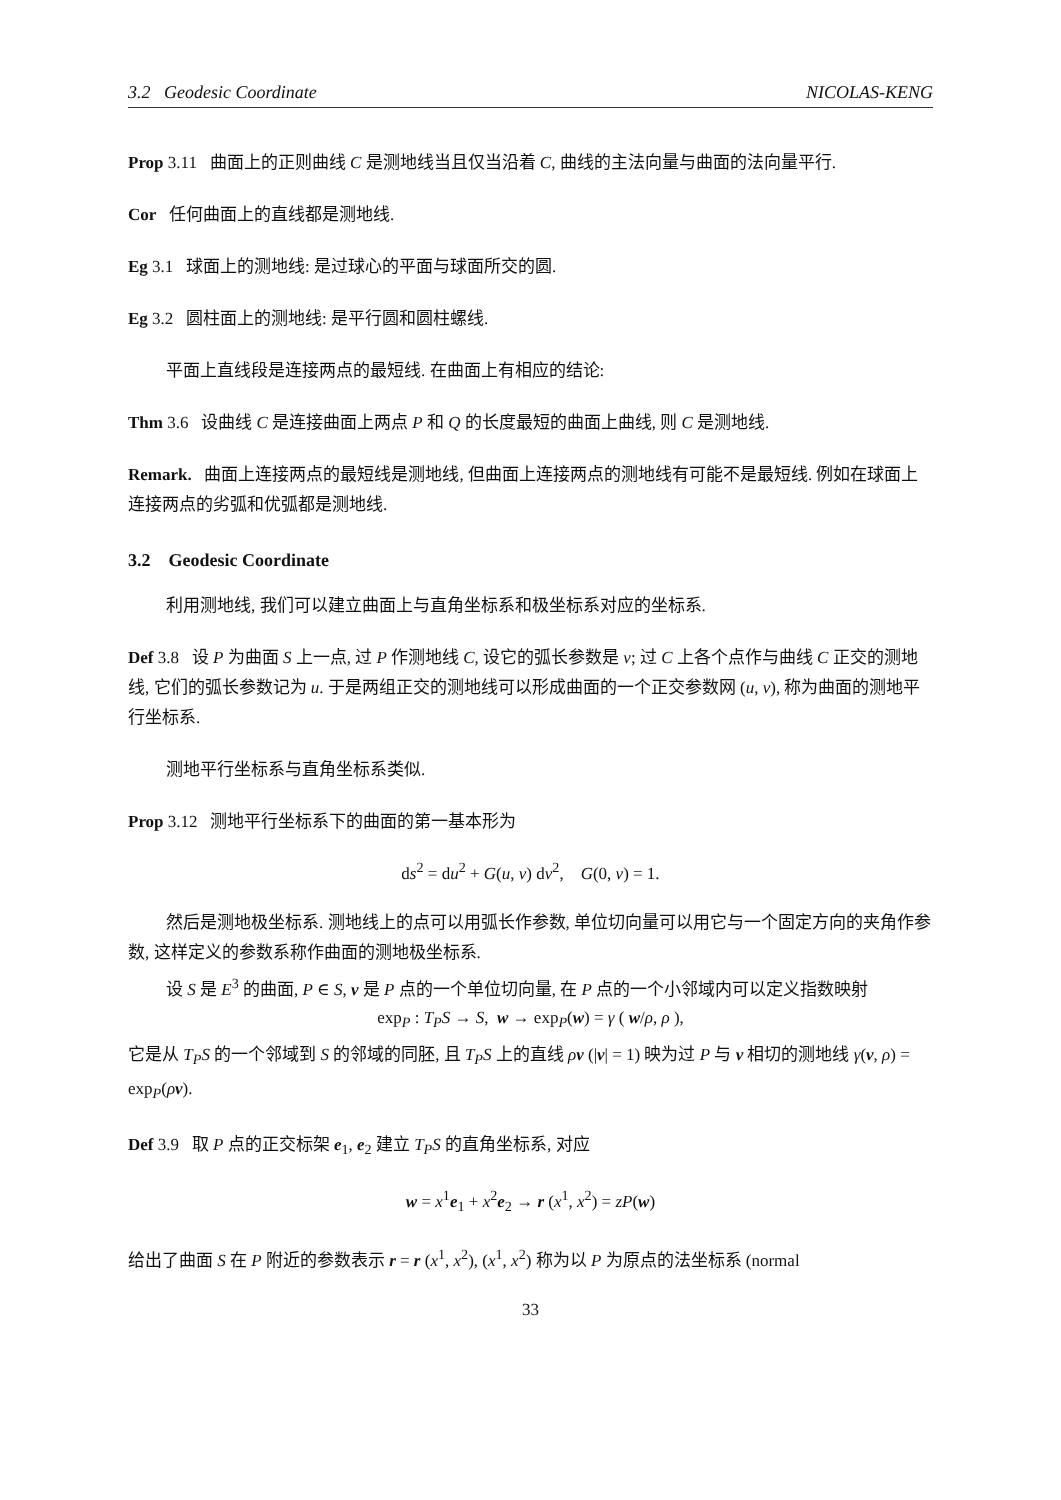3.2 Geodesic Coordinate NICOLAS-KENG
Prop 3.11 曲面上的正则曲线 C 是测地线当且仅当沿着 C, 曲线的主法向量与曲面的法向量平行.
Cor 任何曲面上的直线都是测地线.
Eg 3.1 球面上的测地线: 是过球心的平面与球面所交的圆.
Eg 3.2 圆柱面上的测地线: 是平行圆和圆柱螺线.
平面上直线段是连接两点的最短线. 在曲面上有相应的结论:
Thm 3.6 设曲线 C 是连接曲面上两点 P 和 Q 的长度最短的曲面上曲线, 则 C 是测地线.
Remark. 曲面上连接两点的最短线是测地线, 但曲面上连接两点的测地线有可能不是最短线. 例如在球面上连接两点的劣弧和优弧都是测地线.
3.2 Geodesic Coordinate
利用测地线, 我们可以建立曲面上与直角坐标系和极坐标系对应的坐标系.
Def 3.8 设 P 为曲面 S 上一点, 过 P 作测地线 C, 设它的弧长参数是 v; 过 C 上各个点作与曲线 C 正交的测地线, 它们的弧长参数记为 u. 于是两组正交的测地线可以形成曲面的一个正交参数网 (u, v), 称为曲面的测地平行坐标系.
测地平行坐标系与直角坐标系类似.
Prop 3.12 测地平行坐标系下的曲面的第一基本形为
ds<sup>2</sup> = du<sup>2</sup> + G(u, v) dv<sup>2</sup>, G(0, v) = 1.
然后是测地极坐标系. 测地线上的点可以用弧长作参数, 单位切向量可以用它与一个固定方向的夹角作参数, 这样定义的参数系称作曲面的测地极坐标系.
设 S 是 E<sup>3</sup> 的曲面, P ∈ S, v 是 P 点的一个单位切向量, 在 P 点的一个小邻域内可以定义指数映射
exp<sub>P</sub> : T<sub>P</sub>S → S, w → exp<sub>P</sub>(w) = γ ( w/ρ, ρ ),
它是从 T<sub>P</sub>S 的一个邻域到 S 的邻域的同胚, 且 T<sub>P</sub>S 上的直线 ρv (|v| = 1) 映为过 P 与 v 相切的测地线 γ(v, ρ) = exp<sub>P</sub>(ρv).
Def 3.9 取 P 点的正交标架 e<sub>1</sub>, e<sub>2</sub> 建立 T<sub>P</sub>S 的直角坐标系, 对应
w = x<sup>1</sup>e<sub>1</sub> + x<sup>2</sup>e<sub>2</sub> → r (x<sup>1</sup>, x<sup>2</sup>) = zP(w)
给出了曲面 S 在 P 附近的参数表示 r = r (x<sup>1</sup>, x<sup>2</sup>), (x<sup>1</sup>, x<sup>2</sup>) 称为以 P 为原点的法坐标系 (normal
33